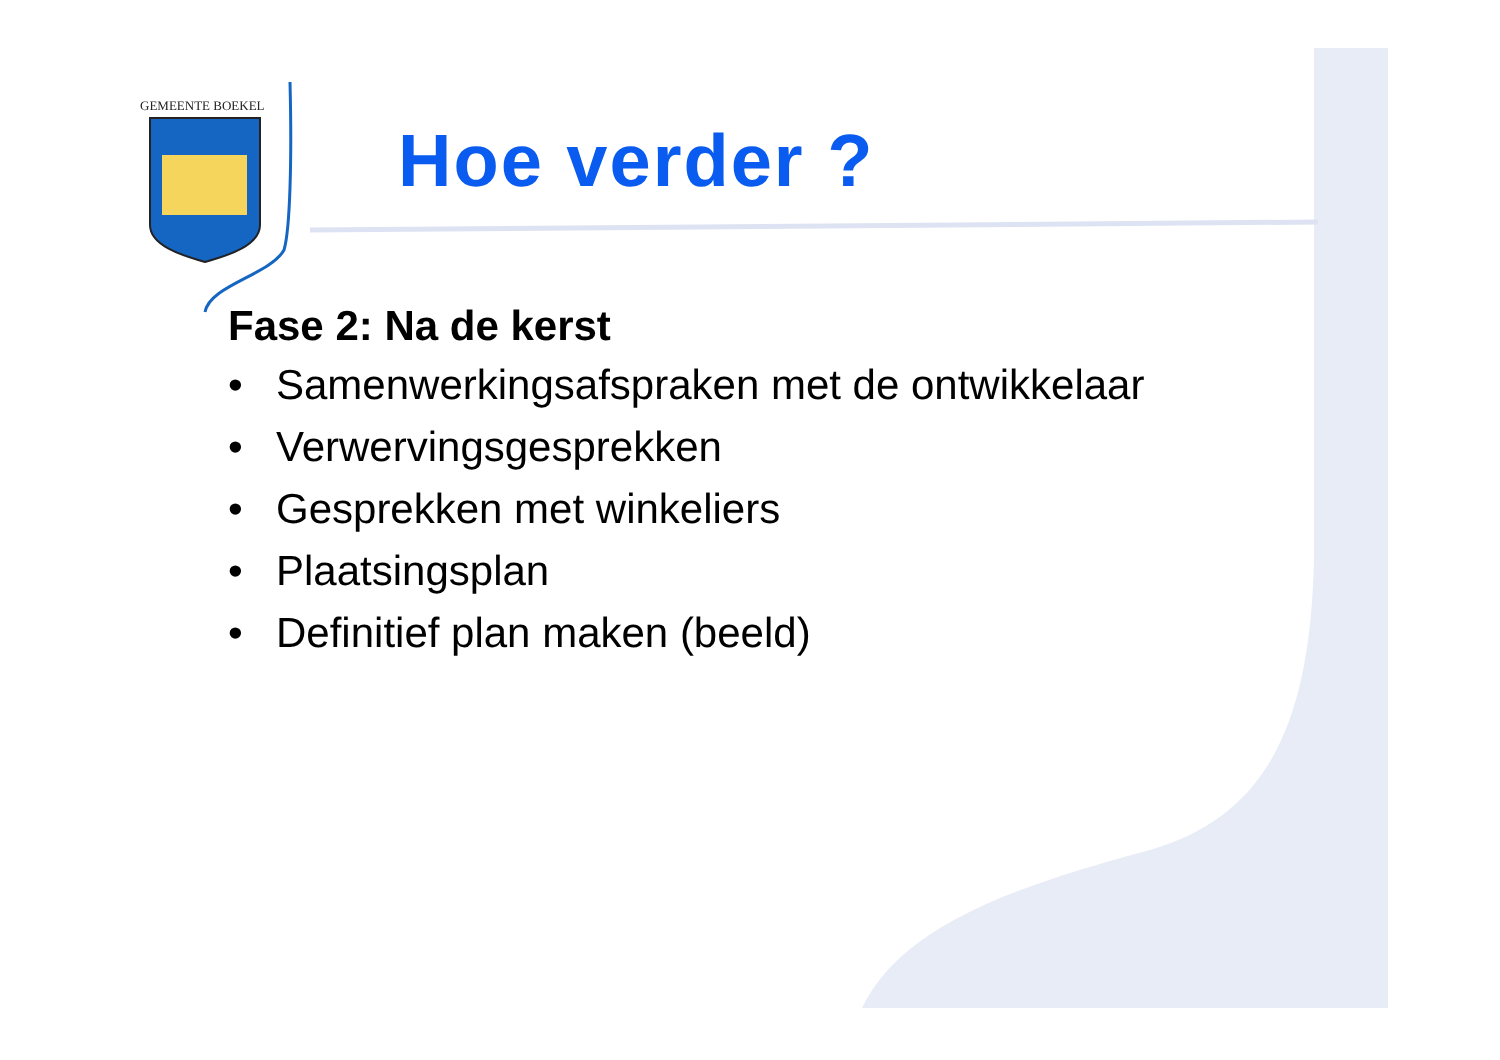GEMEENTE BOEKEL
Hoe verder ?
Fase 2: Na de kerst
• Samenwerkingsafspraken met de ontwikkelaar
• Verwervingsgesprekken
• Gesprekken met winkeliers
• Plaatsingsplan
• Definitief plan maken (beeld)